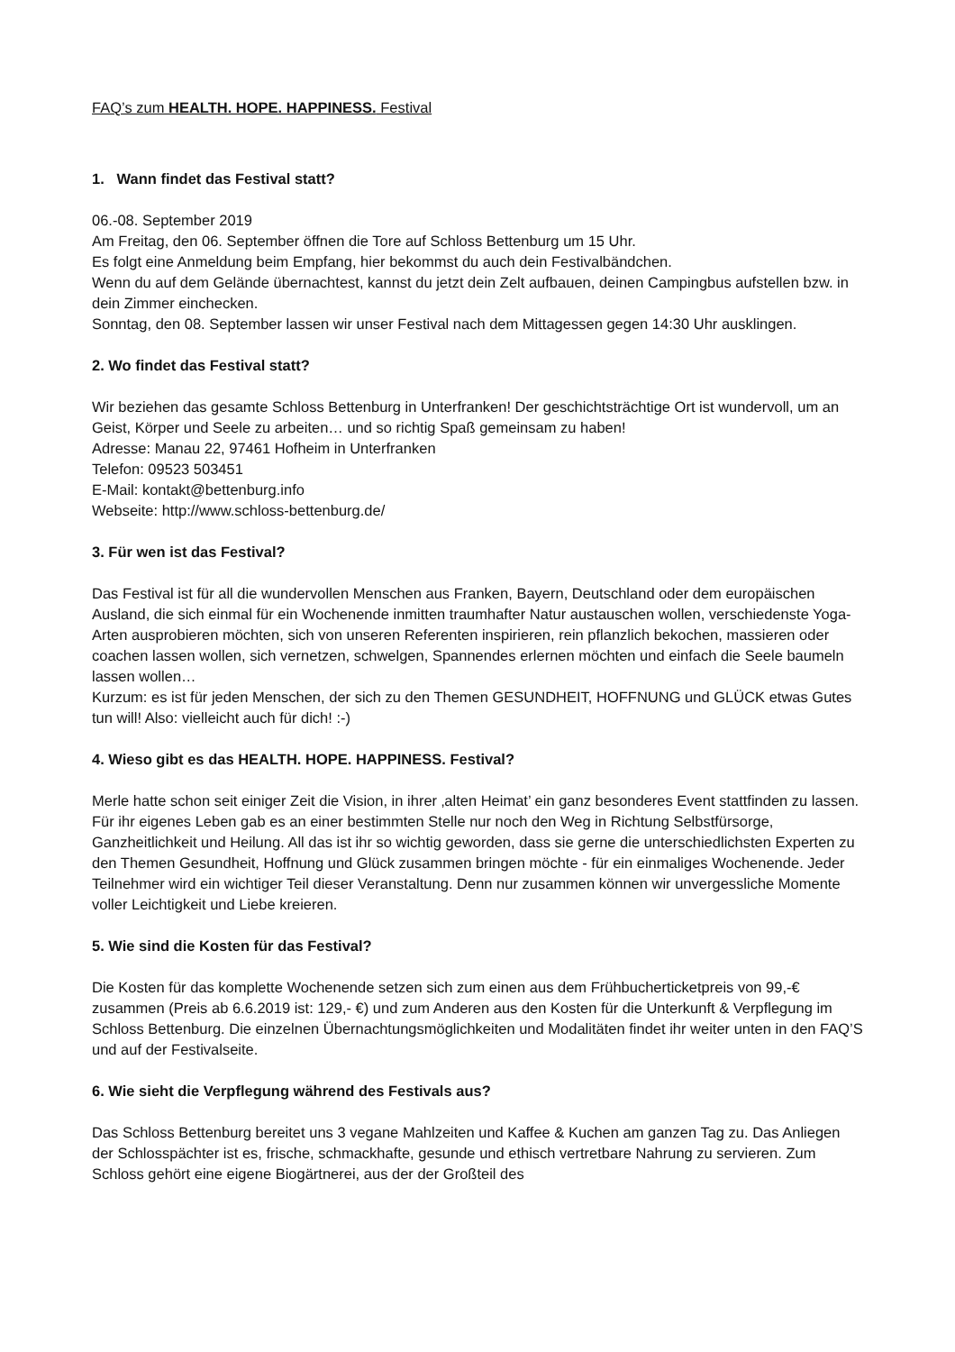FAQ’s zum HEALTH. HOPE. HAPPINESS. Festival
1. Wann findet das Festival statt?
06.-08. September 2019
Am Freitag, den 06. September öffnen die Tore auf Schloss Bettenburg um 15 Uhr.
Es folgt eine Anmeldung beim Empfang, hier bekommst du auch dein Festivalbändchen.
Wenn du auf dem Gelände übernachtest, kannst du jetzt dein Zelt aufbauen, deinen Campingbus aufstellen bzw. in dein Zimmer einchecken.
Sonntag, den 08. September lassen wir unser Festival nach dem Mittagessen gegen 14:30 Uhr ausklingen.
2. Wo findet das Festival statt?
Wir beziehen das gesamte Schloss Bettenburg in Unterfranken! Der geschichtsträchtige Ort ist wundervoll, um an Geist, Körper und Seele zu arbeiten… und so richtig Spaß gemeinsam zu haben!
Adresse: Manau 22, 97461 Hofheim in Unterfranken
Telefon: 09523 503451
E-Mail: kontakt@bettenburg.info
Webseite: http://www.schloss-bettenburg.de/
3. Für wen ist das Festival?
Das Festival ist für all die wundervollen Menschen aus Franken, Bayern, Deutschland oder dem europäischen Ausland, die sich einmal für ein Wochenende inmitten traumhafter Natur austauschen wollen, verschiedenste Yoga-Arten ausprobieren möchten, sich von unseren Referenten inspirieren, rein pflanzlich bekochen, massieren oder coachen lassen wollen, sich vernetzen, schwelgen, Spannendes erlernen möchten und einfach die Seele baumeln lassen wollen…
Kurzum: es ist für jeden Menschen, der sich zu den Themen GESUNDHEIT, HOFFNUNG und GLÜCK etwas Gutes tun will! Also: vielleicht auch für dich! :-)
4. Wieso gibt es das HEALTH. HOPE. HAPPINESS. Festival?
Merle hatte schon seit einiger Zeit die Vision, in ihrer ‚alten Heimat’ ein ganz besonderes Event stattfinden zu lassen. Für ihr eigenes Leben gab es an einer bestimmten Stelle nur noch den Weg in Richtung Selbstfürsorge, Ganzheitlichkeit und Heilung. All das ist ihr so wichtig geworden, dass sie gerne die unterschiedlichsten Experten zu den Themen Gesundheit, Hoffnung und Glück zusammen bringen möchte - für ein einmaliges Wochenende. Jeder Teilnehmer wird ein wichtiger Teil dieser Veranstaltung. Denn nur zusammen können wir unvergessliche Momente voller Leichtigkeit und Liebe kreieren.
5. Wie sind die Kosten für das Festival?
Die Kosten für das komplette Wochenende setzen sich zum einen aus dem Frühbucherticketpreis von 99,-€ zusammen (Preis ab 6.6.2019 ist: 129,- €) und zum Anderen aus den Kosten für die Unterkunft & Verpflegung im Schloss Bettenburg. Die einzelnen Übernachtungsmöglichkeiten und Modalitäten findet ihr weiter unten in den FAQ’S und auf der Festivalseite.
6. Wie sieht die Verpflegung während des Festivals aus?
Das Schloss Bettenburg bereitet uns 3 vegane Mahlzeiten und Kaffee & Kuchen am ganzen Tag zu. Das Anliegen der Schlosspächter ist es, frische, schmackhafte, gesunde und ethisch vertretbare Nahrung zu servieren. Zum Schloss gehört eine eigene Biogärtnerei, aus der der Großteil des